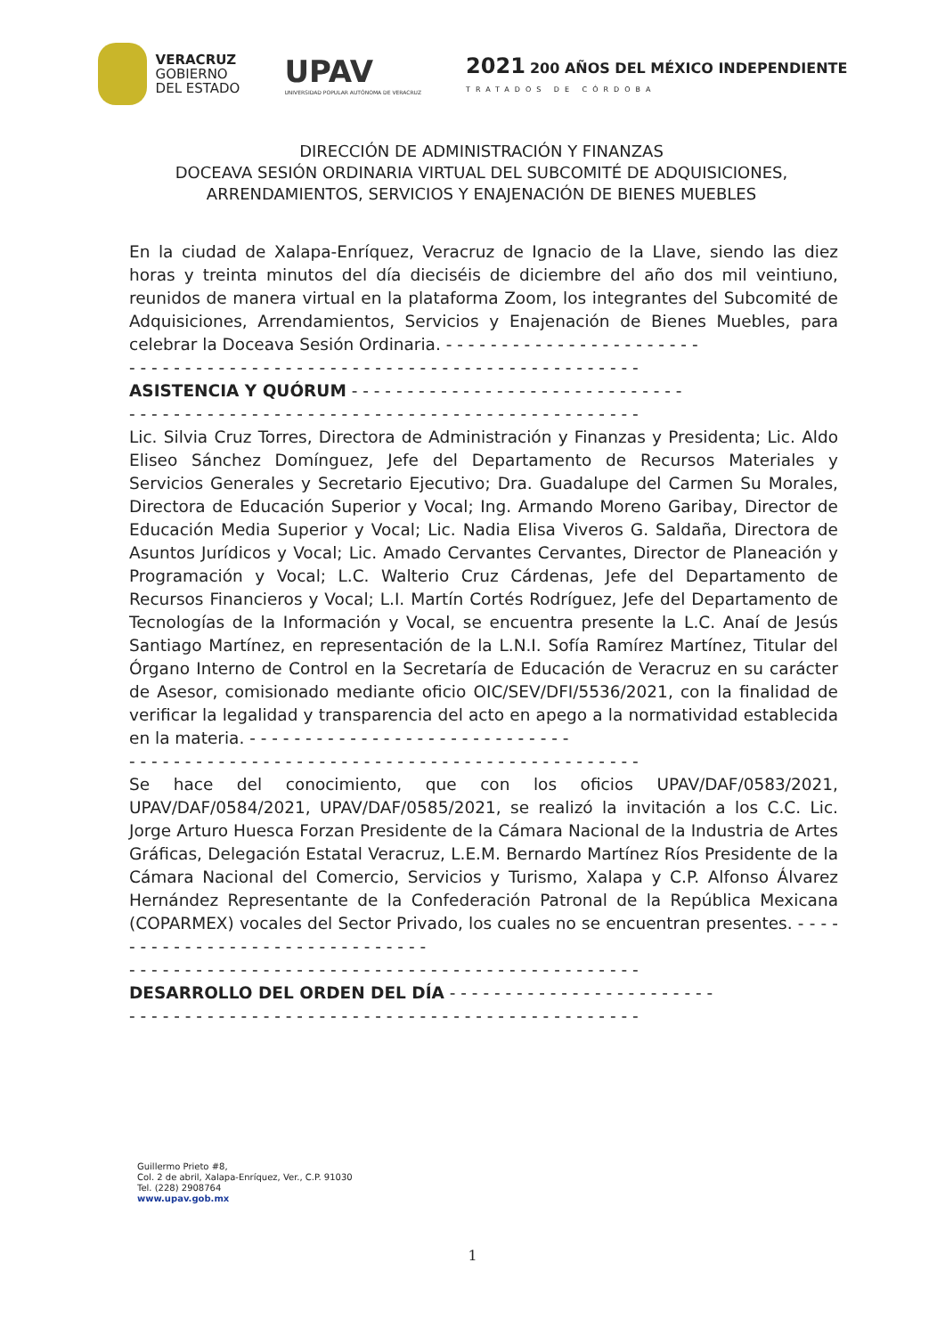VERACRUZ
GOBIERNO
DEL ESTADO
UPAV
UNIVERSIDAD POPULAR AUTÓNOMA DE VERACRUZ
2021 200 AÑOS DEL MÉXICO INDEPENDIENTE
TRATADOS DE CÓRDOBA
DIRECCIÓN DE ADMINISTRACIÓN Y FINANZAS
DOCEAVA SESIÓN ORDINARIA VIRTUAL DEL SUBCOMITÉ DE ADQUISICIONES, ARRENDAMIENTOS, SERVICIOS Y ENAJENACIÓN DE BIENES MUEBLES
En la ciudad de Xalapa-Enríquez, Veracruz de Ignacio de la Llave, siendo las diez horas y treinta minutos del día dieciséis de diciembre del año dos mil veintiuno, reunidos de manera virtual en la plataforma Zoom, los integrantes del Subcomité de Adquisiciones, Arrendamientos, Servicios y Enajenación de Bienes Muebles, para celebrar la Doceava Sesión Ordinaria. - - - - - - - - - - - - - - - - - - - - - - -
- - - - - - - - - - - - - - - - - - - - - - - - - - - - - - - - - - - - - - - - - - - - - -
ASISTENCIA Y QUÓRUM - - - - - - - - - - - - - - - - - - - - - - - - - - - - - -
- - - - - - - - - - - - - - - - - - - - - - - - - - - - - - - - - - - - - - - - - - - - - -
Lic. Silvia Cruz Torres, Directora de Administración y Finanzas y Presidenta; Lic. Aldo Eliseo Sánchez Domínguez, Jefe del Departamento de Recursos Materiales y Servicios Generales y Secretario Ejecutivo; Dra. Guadalupe del Carmen Su Morales, Directora de Educación Superior y Vocal; Ing. Armando Moreno Garibay, Director de Educación Media Superior y Vocal; Lic. Nadia Elisa Viveros G. Saldaña, Directora de Asuntos Jurídicos y Vocal; Lic. Amado Cervantes Cervantes, Director de Planeación y Programación y Vocal; L.C. Walterio Cruz Cárdenas, Jefe del Departamento de Recursos Financieros y Vocal; L.I. Martín Cortés Rodríguez, Jefe del Departamento de Tecnologías de la Información y Vocal, se encuentra presente la L.C. Anaí de Jesús Santiago Martínez, en representación de la L.N.I. Sofía Ramírez Martínez, Titular del Órgano Interno de Control en la Secretaría de Educación de Veracruz en su carácter de Asesor, comisionado mediante oficio OIC/SEV/DFI/5536/2021, con la finalidad de verificar la legalidad y transparencia del acto en apego a la normatividad establecida en la materia. - - - - - - - - - - - - - - - - - - - - - - - - - - - - -
- - - - - - - - - - - - - - - - - - - - - - - - - - - - - - - - - - - - - - - - - - - - - -
Se hace del conocimiento, que con los oficios UPAV/DAF/0583/2021, UPAV/DAF/0584/2021, UPAV/DAF/0585/2021, se realizó la invitación a los C.C. Lic. Jorge Arturo Huesca Forzan Presidente de la Cámara Nacional de la Industria de Artes Gráficas, Delegación Estatal Veracruz, L.E.M. Bernardo Martínez Ríos Presidente de la Cámara Nacional del Comercio, Servicios y Turismo, Xalapa y C.P. Alfonso Álvarez Hernández Representante de la Confederación Patronal de la República Mexicana (COPARMEX) vocales del Sector Privado, los cuales no se encuentran presentes. - - - - - - - - - - - - - - - - - - - - - - - - - - - - - - -
- - - - - - - - - - - - - - - - - - - - - - - - - - - - - - - - - - - - - - - - - - - - - -
DESARROLLO DEL ORDEN DEL DÍA - - - - - - - - - - - - - - - - - - - - - - - -
- - - - - - - - - - - - - - - - - - - - - - - - - - - - - - - - - - - - - - - - - - - - - -
Guillermo Prieto #8,
Col. 2 de abril, Xalapa-Enríquez, Ver., C.P. 91030
Tel. (228) 2908764
www.upav.gob.mx
1